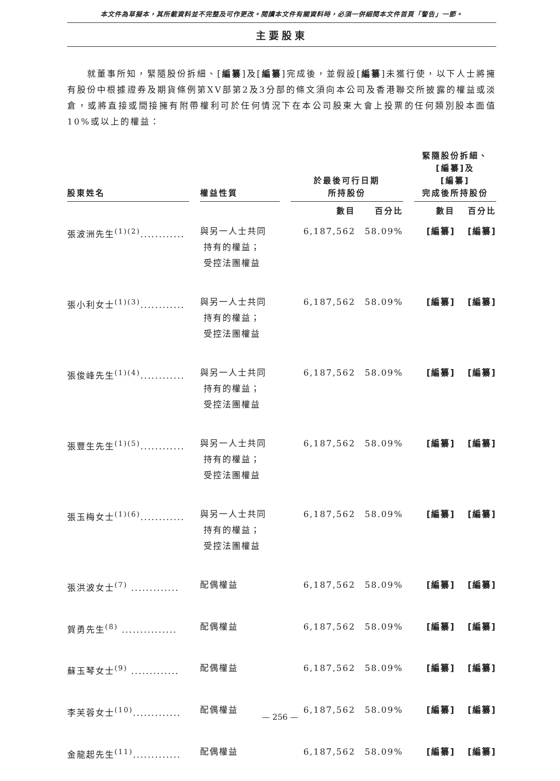本文件為草擬本，其所載資料並不完整及可作更改。閱讀本文件有關資料時，必須一併細閱本文件首頁「警告」一節。
主要股東
就董事所知，緊隨股份拆細、[編纂]及[編纂]完成後，並假設[編纂]未獲行使，以下人士將擁有股份中根據證券及期貨條例第XV部第2及3分部的條文須向本公司及香港聯交所披露的權益或淡倉，或將直接或間接擁有附帶權利可於任何情況下在本公司股東大會上投票的任何類別股本面值10%或以上的權益：
| 股東姓名 | | 權益性質 | | 於最後可行日期 所持股份 | | | 緊隨股份拆細、 [編纂]及 [編纂] 完成後所持股份 | |
| --- | --- | --- | --- | --- | --- | --- | --- | --- |
| | | | | 數目 | 百分比 | | 數目 | 百分比 |
| 張波洲先生<sup>(1)(2)</sup>............ | | 與另一人士共同 持有的權益； 受控法團權益 | | 6,187,562 | 58.09% | | [編纂] | [編纂] |
| 張小利女士<sup>(1)(3)</sup>............ | | 與另一人士共同 持有的權益； 受控法團權益 | | 6,187,562 | 58.09% | | [編纂] | [編纂] |
| 張俊峰先生<sup>(1)(4)</sup>............ | | 與另一人士共同 持有的權益； 受控法團權益 | | 6,187,562 | 58.09% | | [編纂] | [編纂] |
| 張豐生先生<sup>(1)(5)</sup>............ | | 與另一人士共同 持有的權益； 受控法團權益 | | 6,187,562 | 58.09% | | [編纂] | [編纂] |
| 張玉梅女士<sup>(1)(6)</sup>............ | | 與另一人士共同 持有的權益； 受控法團權益 | | 6,187,562 | 58.09% | | [編纂] | [編纂] |
| 張洪波女士<sup>(7)</sup> ............. | | 配偶權益 | | 6,187,562 | 58.09% | | [編纂] | [編纂] |
| 賀勇先生<sup>(8)</sup> ............... | | 配偶權益 | | 6,187,562 | 58.09% | | [編纂] | [編纂] |
| 蘇玉琴女士<sup>(9)</sup> ............. | | 配偶權益 | | 6,187,562 | 58.09% | | [編纂] | [編纂] |
| 李芙蓉女士<sup>(10)</sup>............. | | 配偶權益 | | 6,187,562 | 58.09% | | [編纂] | [編纂] |
| 金龍起先生<sup>(11)</sup>............. | | 配偶權益 | | 6,187,562 | 58.09% | | [編纂] | [編纂] |
— 256 —